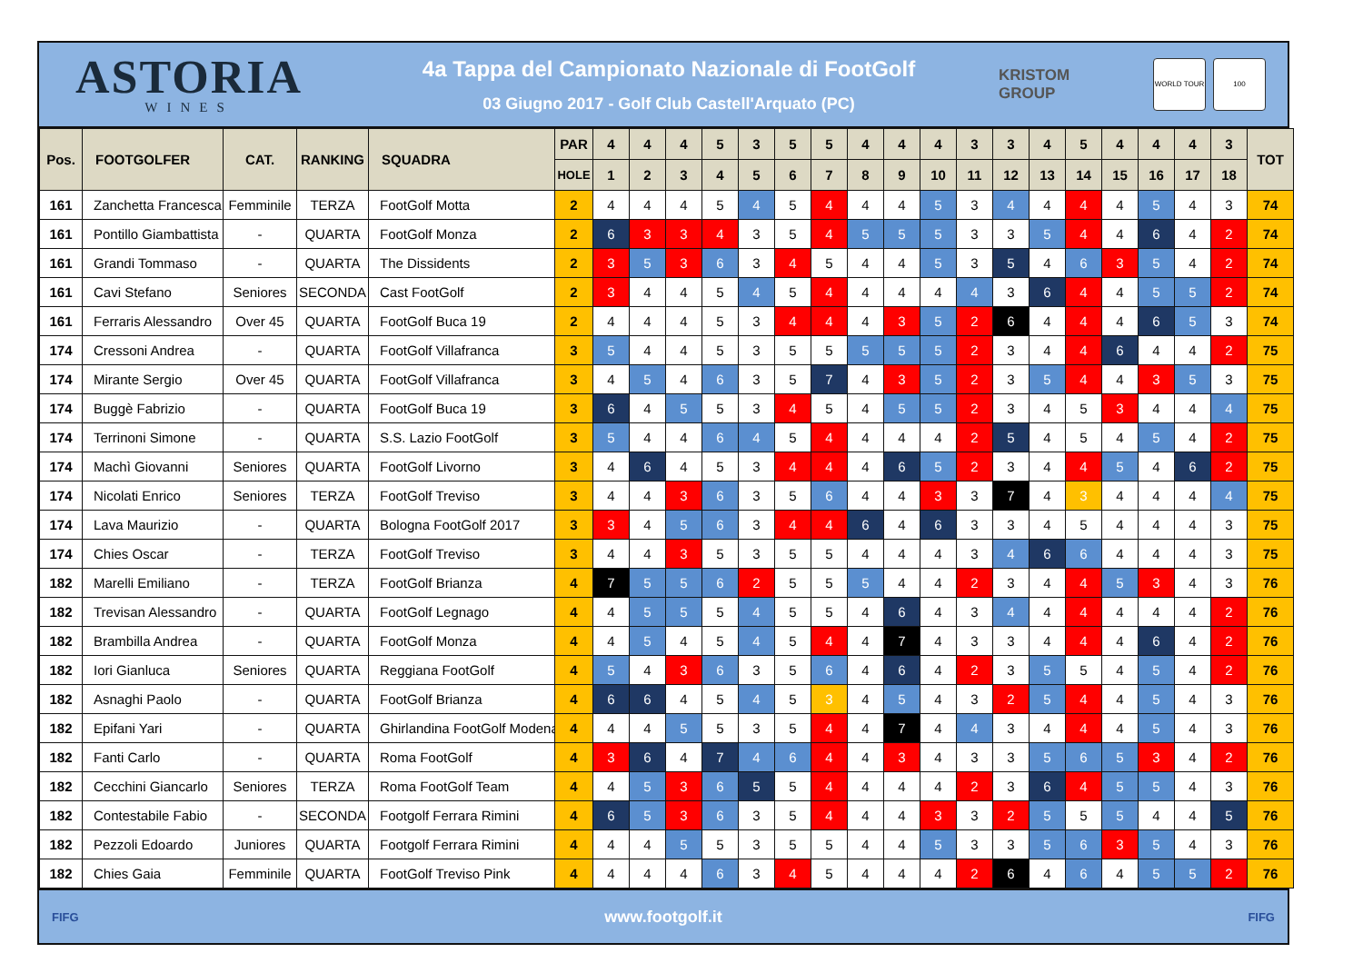ASTORIA
WINES
4a Tappa del Campionato Nazionale di FootGolf
03 Giugno 2017 - Golf Club Castell'Arquato (PC)
KRISTOM
GROUP
WORLD TOUR 100
| Pos. | FOOTGOLFER | CAT. | RANKING | SQUADRA | PAR | 4 | 4 | 4 | 5 | 3 | 5 | 5 | 4 | 4 | 4 | 3 | 3 | 4 | 5 | 4 | 4 | 4 | 3 | TOT |
| --- | --- | --- | --- | --- | --- | --- | --- | --- | --- | --- | --- | --- | --- | --- | --- | --- | --- | --- | --- | --- | --- | --- | --- | --- |
| | | | | | HOLE | 1 | 2 | 3 | 4 | 5 | 6 | 7 | 8 | 9 | 10 | 11 | 12 | 13 | 14 | 15 | 16 | 17 | 18 | |
| 161 | Zanchetta Francesca | Femminile | TERZA | FootGolf Motta | 2 | 4 | 4 | 4 | 5 | 4 | 5 | 4 | 4 | 4 | 5 | 3 | 4 | 4 | 4 | 4 | 5 | 4 | 3 | 74 |
| 161 | Pontillo Giambattista | - | QUARTA | FootGolf Monza | 2 | 6 | 3 | 3 | 4 | 3 | 5 | 4 | 5 | 5 | 5 | 3 | 3 | 5 | 4 | 4 | 6 | 4 | 2 | 74 |
| 161 | Grandi Tommaso | - | QUARTA | The Dissidents | 2 | 3 | 5 | 3 | 6 | 3 | 4 | 5 | 4 | 4 | 5 | 3 | 5 | 4 | 6 | 3 | 5 | 4 | 2 | 74 |
| 161 | Cavi Stefano | Seniores | SECONDA | Cast FootGolf | 2 | 3 | 4 | 4 | 5 | 4 | 5 | 4 | 4 | 4 | 4 | 4 | 3 | 6 | 4 | 4 | 5 | 5 | 2 | 74 |
| 161 | Ferraris Alessandro | Over 45 | QUARTA | FootGolf Buca 19 | 2 | 4 | 4 | 4 | 5 | 3 | 4 | 4 | 4 | 3 | 5 | 2 | 6 | 4 | 4 | 4 | 6 | 5 | 3 | 74 |
| 174 | Cressoni Andrea | - | QUARTA | FootGolf Villafranca | 3 | 5 | 4 | 4 | 5 | 3 | 5 | 5 | 5 | 5 | 5 | 2 | 3 | 4 | 4 | 6 | 4 | 4 | 2 | 75 |
| 174 | Mirante Sergio | Over 45 | QUARTA | FootGolf Villafranca | 3 | 4 | 5 | 4 | 6 | 3 | 5 | 7 | 4 | 3 | 5 | 2 | 3 | 5 | 4 | 4 | 3 | 5 | 3 | 75 |
| 174 | Buggè Fabrizio | - | QUARTA | FootGolf Buca 19 | 3 | 6 | 4 | 5 | 5 | 3 | 4 | 5 | 4 | 5 | 5 | 2 | 3 | 4 | 5 | 3 | 4 | 4 | 4 | 75 |
| 174 | Terrinoni Simone | - | QUARTA | S.S. Lazio FootGolf | 3 | 5 | 4 | 4 | 6 | 4 | 5 | 4 | 4 | 4 | 4 | 2 | 5 | 4 | 5 | 4 | 5 | 4 | 2 | 75 |
| 174 | Machì Giovanni | Seniores | QUARTA | FootGolf Livorno | 3 | 4 | 6 | 4 | 5 | 3 | 4 | 4 | 4 | 6 | 5 | 2 | 3 | 4 | 4 | 5 | 4 | 6 | 2 | 75 |
| 174 | Nicolati Enrico | Seniores | TERZA | FootGolf Treviso | 3 | 4 | 4 | 3 | 6 | 3 | 5 | 6 | 4 | 4 | 3 | 3 | 7 | 4 | 3 | 4 | 4 | 4 | 4 | 75 |
| 174 | Lava Maurizio | - | QUARTA | Bologna FootGolf 2017 | 3 | 3 | 4 | 5 | 6 | 3 | 4 | 4 | 6 | 4 | 6 | 3 | 3 | 4 | 5 | 4 | 4 | 4 | 3 | 75 |
| 174 | Chies Oscar | - | TERZA | FootGolf Treviso | 3 | 4 | 4 | 3 | 5 | 3 | 5 | 5 | 4 | 4 | 4 | 3 | 4 | 6 | 6 | 4 | 4 | 4 | 3 | 75 |
| 182 | Marelli Emiliano | - | TERZA | FootGolf Brianza | 4 | 7 | 5 | 5 | 6 | 2 | 5 | 5 | 5 | 4 | 4 | 2 | 3 | 4 | 4 | 5 | 3 | 4 | 3 | 76 |
| 182 | Trevisan Alessandro | - | QUARTA | FootGolf Legnago | 4 | 4 | 5 | 5 | 5 | 4 | 5 | 5 | 4 | 6 | 4 | 3 | 4 | 4 | 4 | 4 | 4 | 4 | 2 | 76 |
| 182 | Brambilla Andrea | - | QUARTA | FootGolf Monza | 4 | 4 | 5 | 4 | 5 | 4 | 5 | 4 | 4 | 7 | 4 | 3 | 3 | 4 | 4 | 4 | 6 | 4 | 2 | 76 |
| 182 | Iori Gianluca | Seniores | QUARTA | Reggiana FootGolf | 4 | 5 | 4 | 3 | 6 | 3 | 5 | 6 | 4 | 6 | 4 | 2 | 3 | 5 | 5 | 4 | 5 | 4 | 2 | 76 |
| 182 | Asnaghi Paolo | - | QUARTA | FootGolf Brianza | 4 | 6 | 6 | 4 | 5 | 4 | 5 | 3 | 4 | 5 | 4 | 3 | 2 | 5 | 4 | 4 | 5 | 4 | 3 | 76 |
| 182 | Epifani Yari | - | QUARTA | Ghirlandina FootGolf Modena | 4 | 4 | 4 | 5 | 5 | 3 | 5 | 4 | 4 | 7 | 4 | 4 | 3 | 4 | 4 | 4 | 5 | 4 | 3 | 76 |
| 182 | Fanti Carlo | - | QUARTA | Roma FootGolf | 4 | 3 | 6 | 4 | 7 | 4 | 6 | 4 | 4 | 3 | 4 | 3 | 3 | 5 | 6 | 5 | 3 | 4 | 2 | 76 |
| 182 | Cecchini Giancarlo | Seniores | TERZA | Roma FootGolf Team | 4 | 4 | 5 | 3 | 6 | 5 | 5 | 4 | 4 | 4 | 4 | 2 | 3 | 6 | 4 | 5 | 5 | 4 | 3 | 76 |
| 182 | Contestabile Fabio | - | SECONDA | Footgolf Ferrara Rimini | 4 | 6 | 5 | 3 | 6 | 3 | 5 | 4 | 4 | 4 | 3 | 3 | 2 | 5 | 5 | 5 | 4 | 4 | 5 | 76 |
| 182 | Pezzoli Edoardo | Juniores | QUARTA | Footgolf Ferrara Rimini | 4 | 4 | 4 | 5 | 5 | 3 | 5 | 5 | 4 | 4 | 5 | 3 | 3 | 5 | 6 | 3 | 5 | 4 | 3 | 76 |
| 182 | Chies Gaia | Femminile | QUARTA | FootGolf Treviso Pink | 4 | 4 | 4 | 4 | 6 | 3 | 4 | 5 | 4 | 4 | 4 | 2 | 6 | 4 | 6 | 4 | 5 | 5 | 2 | 76 |
FIFG www.footgolf.it FIFG